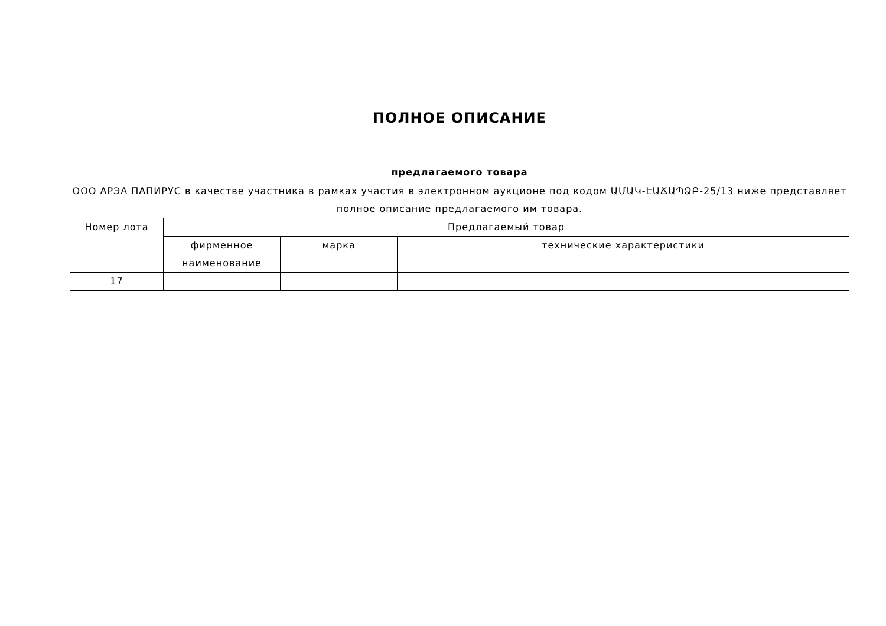ПОЛНОЕ ОПИСАНИЕ
предлагаемого товара
ООО АРЭА ПАПИРУС в качестве участника в рамках участия в электронном аукционе под кодом ԱՄԱԿ-ԷԱՃԱՊՁԲ-25/13 ниже представляет полное описание предлагаемого им товара.
| Номер лота | Предлагаемый товар | | |
| --- | --- | --- | --- |
| | фирменное наименование | марка | технические характеристики |
| 17 | | | |